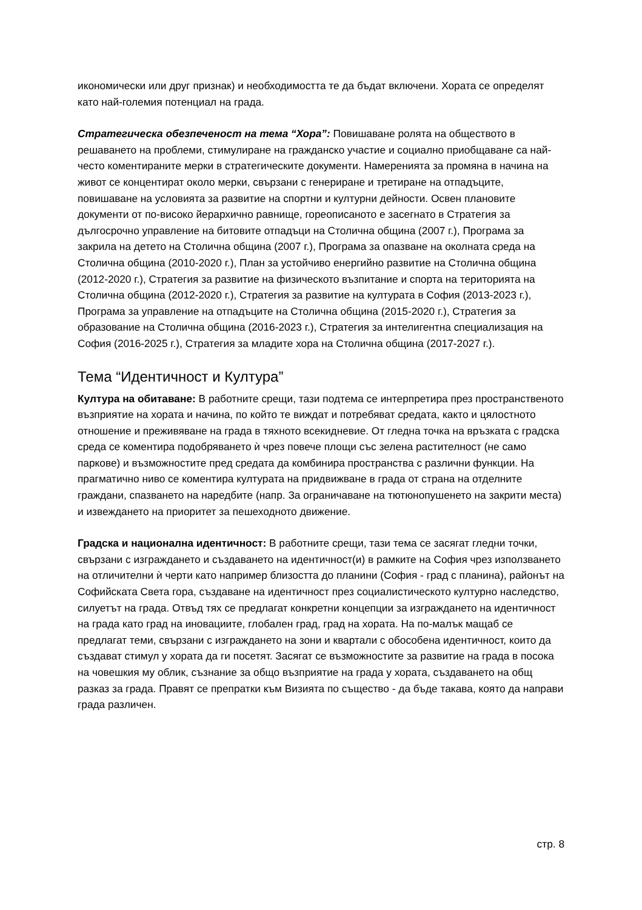икономически или друг признак) и необходимостта те да бъдат включени. Хората се определят като най-големия потенциал на града.
Стратегическа обезпеченост на тема “Хора”: Повишаване ролята на обществото в решаването на проблеми, стимулиране на гражданско участие и социално приобщаване са най-често коментираните мерки в стратегическите документи. Намеренията за промяна в начина на живот се концентират около мерки, свързани с генериране и третиране на отпадъците, повишаване на условията за развитие на спортни и културни дейности. Освен плановите документи от по-високо йерархично равнище, гореописаното е засегнато в Стратегия за дългосрочно управление на битовите отпадъци на Столична община (2007 г.), Програма за закрила на детето на Столична община (2007 г.), Програма за опазване на околната среда на Столична община (2010-2020 г.), План за устойчиво енергийно развитие на Столична община (2012-2020 г.), Стратегия за развитие на физическото възпитание и спорта на територията на Столична община (2012-2020 г.), Стратегия за развитие на културата в София (2013-2023 г.), Програма за управление на отпадъците на Столична община (2015-2020 г.), Стратегия за образование на Столична община (2016-2023 г.), Стратегия за интелигентна специализация на София (2016-2025 г.), Стратегия за младите хора на Столична община (2017-2027 г.).
Тема “Идентичност и Култура”
Култура на обитаване: В работните срещи, тази подтема се интерпретира през пространственото възприятие на хората и начина, по който те виждат и потребяват средата, както и цялостното отношение и преживяване на града в тяхното всекидневие. От гледна точка на връзката с градска среда се коментира подобряването ѝ чрез повече площи със зелена растителност (не само паркове) и възможностите пред средата да комбинира пространства с различни функции. На прагматично ниво се коментира културата на придвижване в града от страна на отделните граждани, спазването на наредбите (напр. За ограничаване на тютюнопушенето на закрити места) и извеждането на приоритет за пешеходното движение.
Градска и национална идентичност: В работните срещи, тази тема се засягат гледни точки, свързани с изграждането и създаването на идентичност(и) в рамките на София чрез използването на отличителни ѝ черти като например близостта до планини (София - град с планина), районът на Софийската Света гора, създаване на идентичност през социалистическото културно наследство, силуетът на града. Отвъд тях се предлагат конкретни концепции за изграждането на идентичност на града като град на иновациите, глобален град, град на хората. На по-малък мащаб се предлагат теми, свързани с изграждането на зони и квартали с обособена идентичност, които да създават стимул у хората да ги посетят. Засягат се възможностите за развитие на града в посока на човешкия му облик, съзнание за общо възприятие на града у хората, създаването на общ разказ за града. Правят се препратки към Визията по същество - да бъде такава, която да направи града различен.
стр. 8